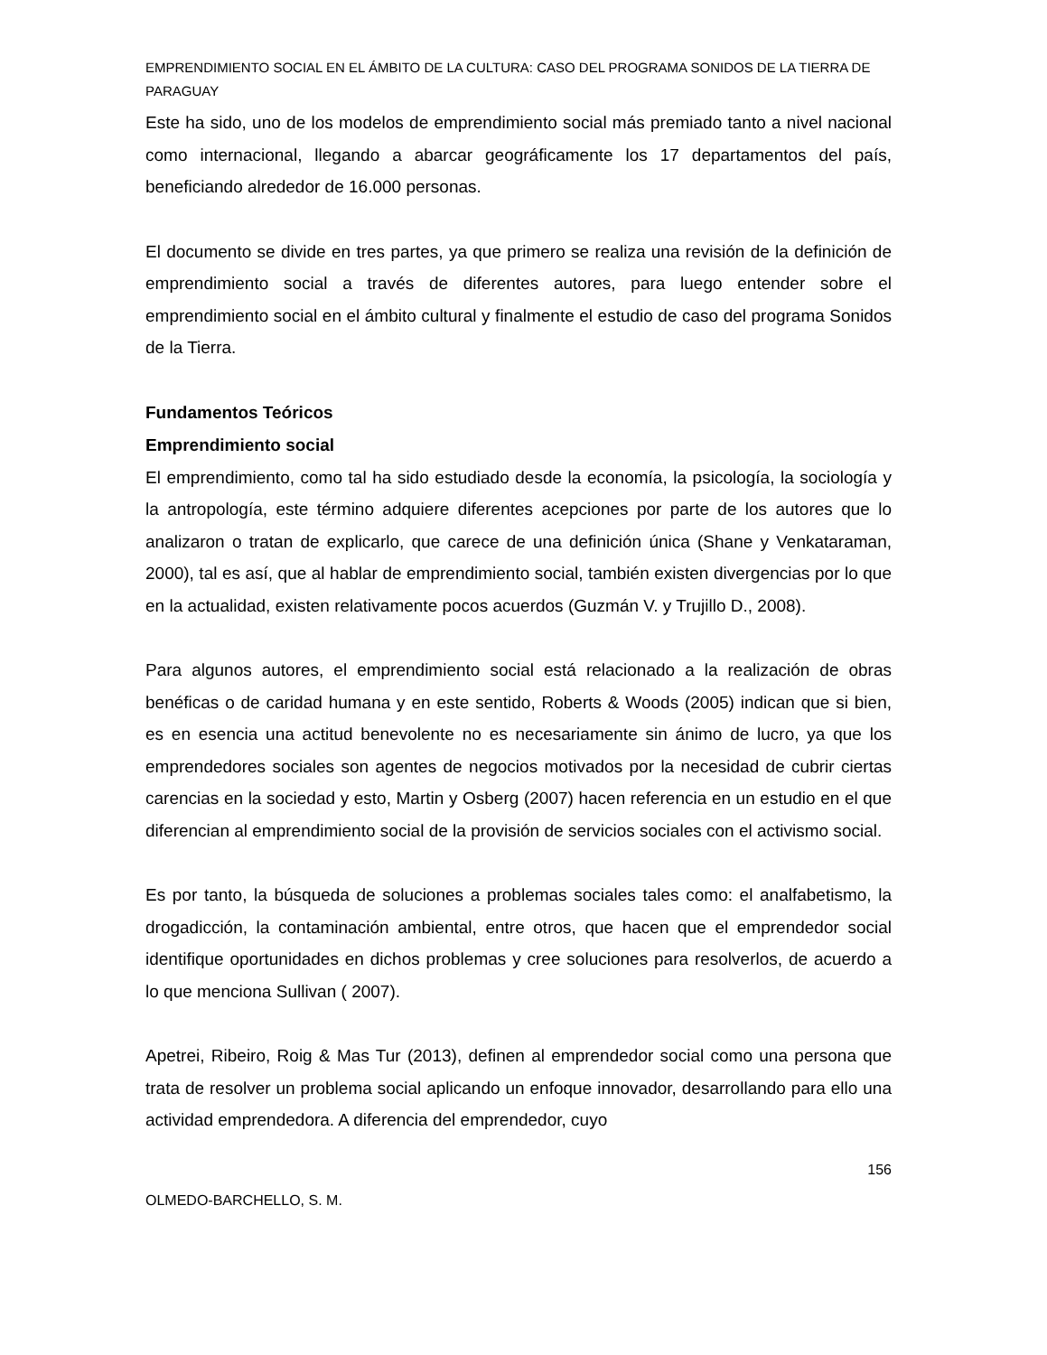EMPRENDIMIENTO SOCIAL EN EL ÁMBITO DE LA CULTURA: CASO DEL PROGRAMA SONIDOS DE LA TIERRA DE PARAGUAY
Este ha sido, uno de los modelos de emprendimiento social más premiado tanto a nivel nacional como internacional, llegando a abarcar geográficamente los 17 departamentos del país, beneficiando alrededor de 16.000 personas.
El documento se divide en tres partes, ya que primero se realiza una revisión de la definición de emprendimiento social a través de diferentes autores, para luego entender sobre el emprendimiento social en el ámbito cultural y finalmente el estudio de caso del programa Sonidos de la Tierra.
Fundamentos Teóricos
Emprendimiento social
El emprendimiento, como tal ha sido estudiado desde la economía, la psicología, la sociología y la antropología, este término adquiere diferentes acepciones por parte de los autores que lo analizaron o tratan de explicarlo, que carece de una definición única (Shane y Venkataraman, 2000), tal es así, que al hablar de emprendimiento social, también existen divergencias por lo que en la actualidad, existen relativamente pocos acuerdos (Guzmán V. y Trujillo D., 2008).
Para algunos autores, el emprendimiento social está relacionado a la realización de obras benéficas o de caridad humana y en este sentido, Roberts & Woods (2005) indican que si bien, es en esencia una actitud benevolente no es necesariamente sin ánimo de lucro, ya que los emprendedores sociales son agentes de negocios motivados por la necesidad de cubrir ciertas carencias en la sociedad y esto, Martin y Osberg (2007) hacen referencia en un estudio en el que diferencian al emprendimiento social de la provisión de servicios sociales con el activismo social.
Es por tanto, la búsqueda de soluciones a problemas sociales tales como: el analfabetismo, la drogadicción, la contaminación ambiental, entre otros, que hacen que el emprendedor social identifique oportunidades en dichos problemas y cree soluciones para resolverlos, de acuerdo a lo que menciona Sullivan ( 2007).
Apetrei, Ribeiro, Roig & Mas Tur (2013), definen al emprendedor social como una persona que trata de resolver un problema social aplicando un enfoque innovador, desarrollando para ello una actividad emprendedora. A diferencia del emprendedor, cuyo
156
OLMEDO-BARCHELLO, S. M.